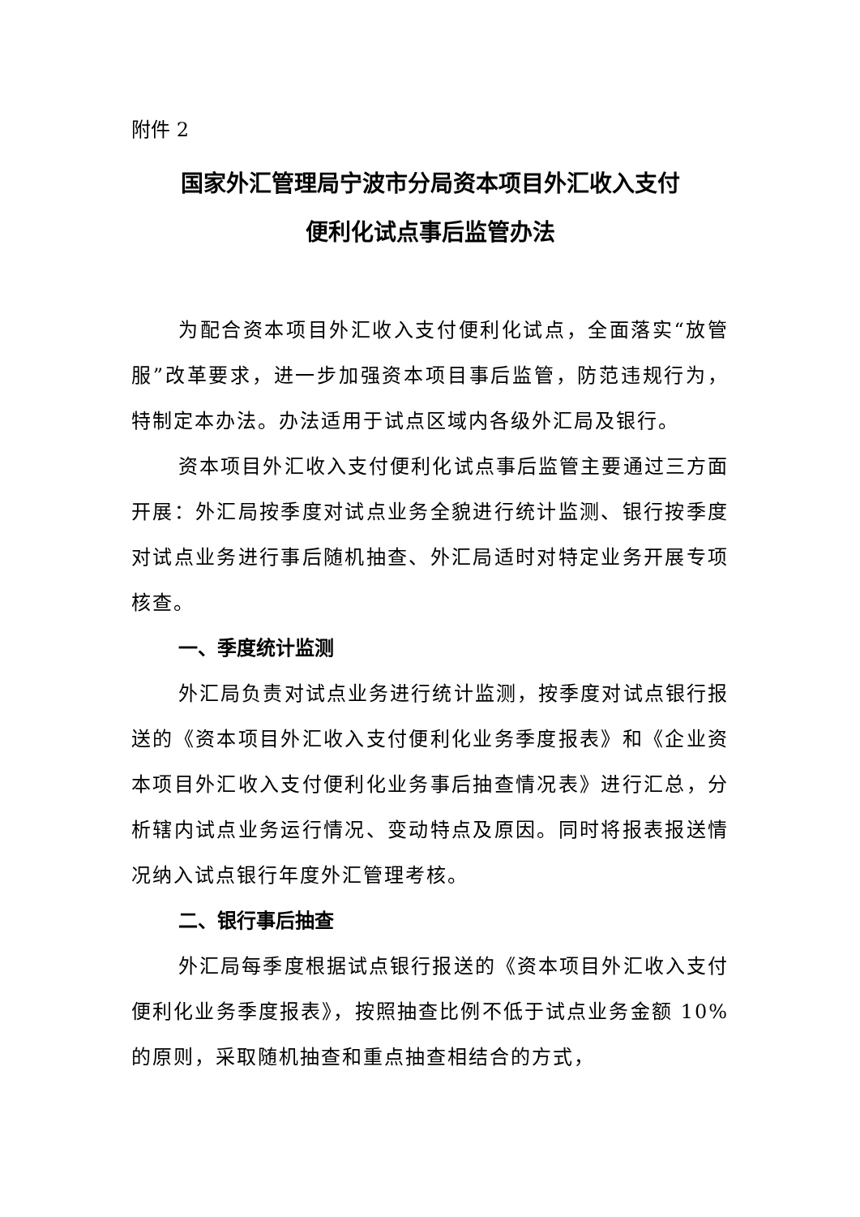附件 2
国家外汇管理局宁波市分局资本项目外汇收入支付
便利化试点事后监管办法
为配合资本项目外汇收入支付便利化试点，全面落实“放管服”改革要求，进一步加强资本项目事后监管，防范违规行为，特制定本办法。办法适用于试点区域内各级外汇局及银行。
资本项目外汇收入支付便利化试点事后监管主要通过三方面开展：外汇局按季度对试点业务全貌进行统计监测、银行按季度对试点业务进行事后随机抽查、外汇局适时对特定业务开展专项核查。
一、季度统计监测
外汇局负责对试点业务进行统计监测，按季度对试点银行报送的《资本项目外汇收入支付便利化业务季度报表》和《企业资本项目外汇收入支付便利化业务事后抽查情况表》进行汇总，分析辖内试点业务运行情况、变动特点及原因。同时将报表报送情况纳入试点银行年度外汇管理考核。
二、银行事后抽查
外汇局每季度根据试点银行报送的《资本项目外汇收入支付便利化业务季度报表》，按照抽查比例不低于试点业务金额 10%的原则，采取随机抽查和重点抽查相结合的方式，